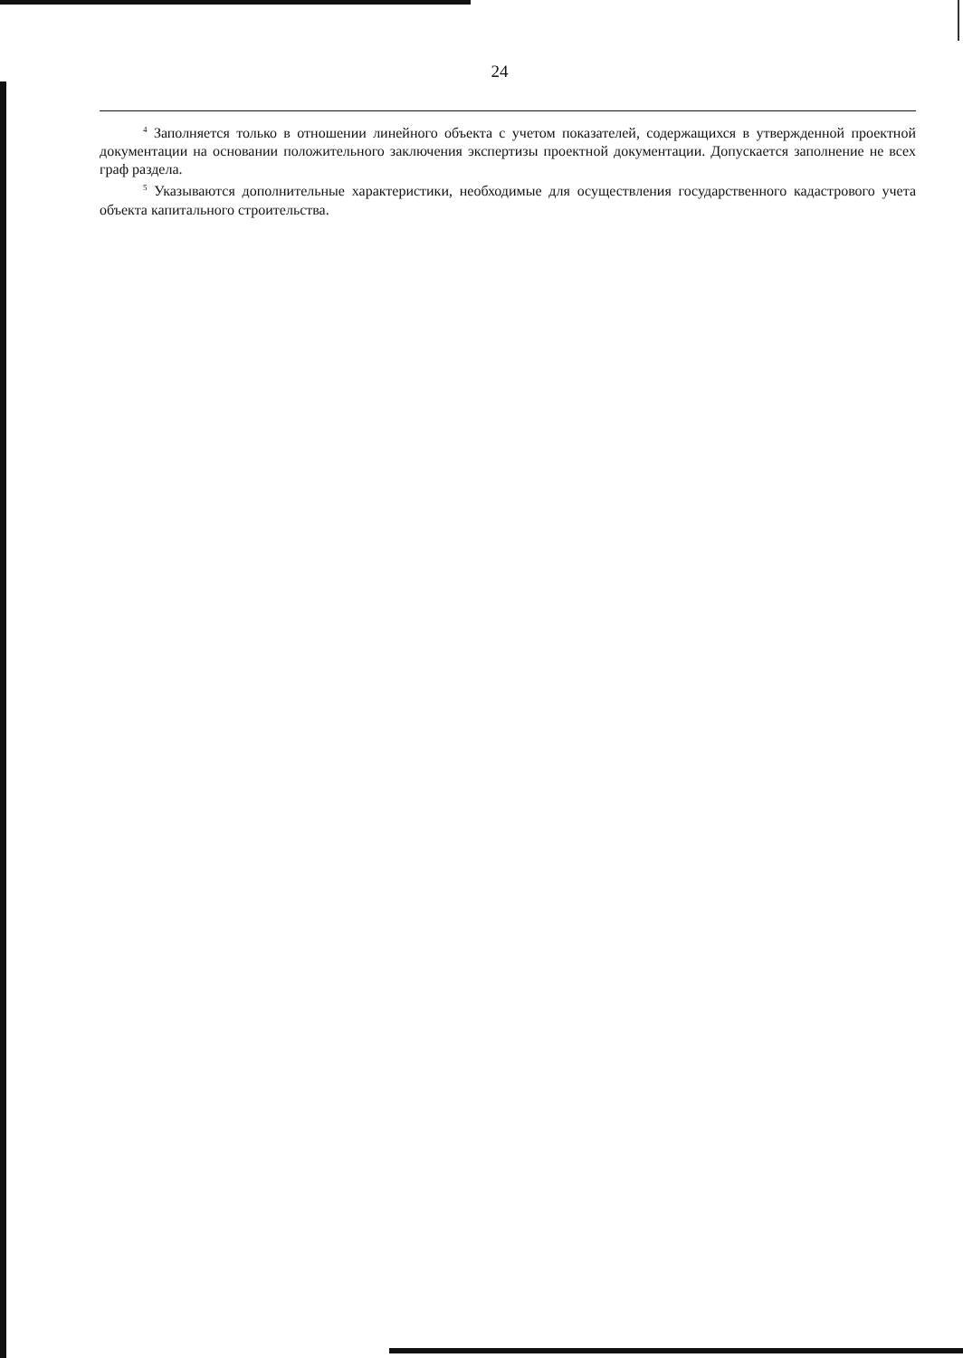24
<sup>4</sup> Заполняется только в отношении линейного объекта с учетом показателей, содержащихся в утвержденной проектной документации на основании положительного заключения экспертизы проектной документации. Допускается заполнение не всех граф раздела.
<sup>5</sup> Указываются дополнительные характеристики, необходимые для осуществления государственного кадастрового учета объекта капитального строительства.